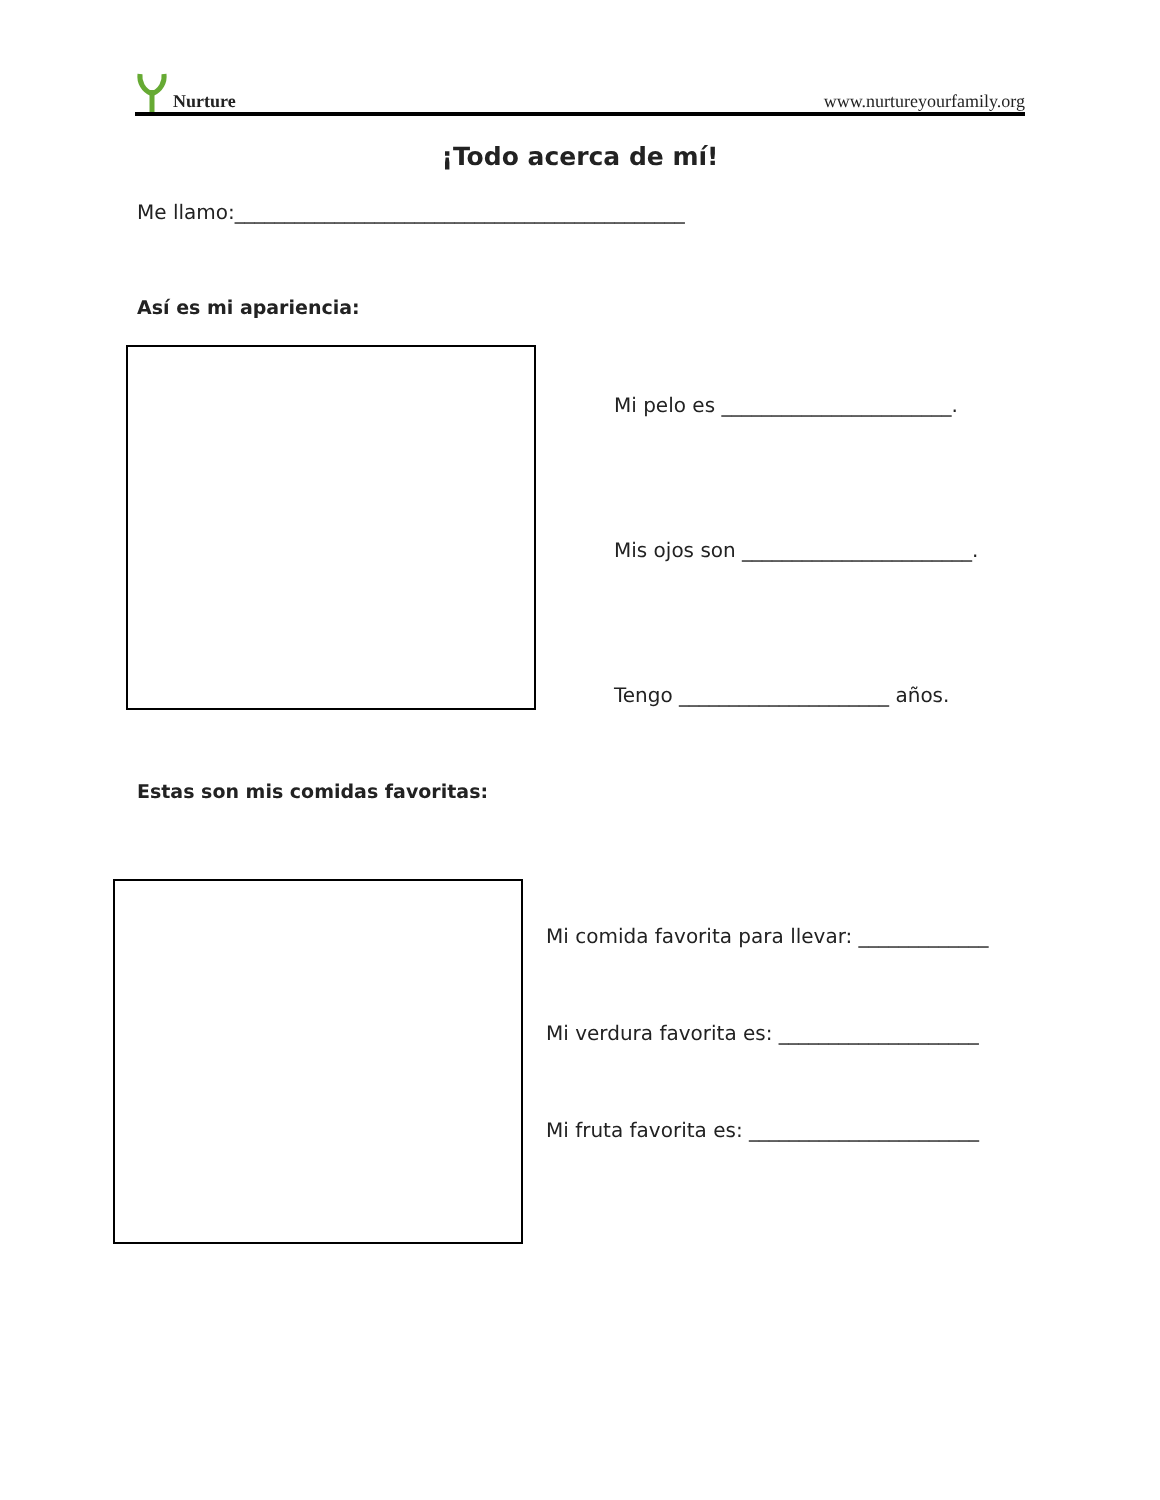Nurture
www.nurtureyourfamily.org
¡Todo acerca de mí!
Me llamo:_____________________________________________
Así es mi apariencia:
Mi pelo es _______________________.
Mis ojos son _______________________.
Tengo _____________________ años.
Estas son mis comidas favoritas:
Mi comida favorita para llevar: _____________
Mi verdura favorita es: ____________________
Mi fruta favorita es: _______________________